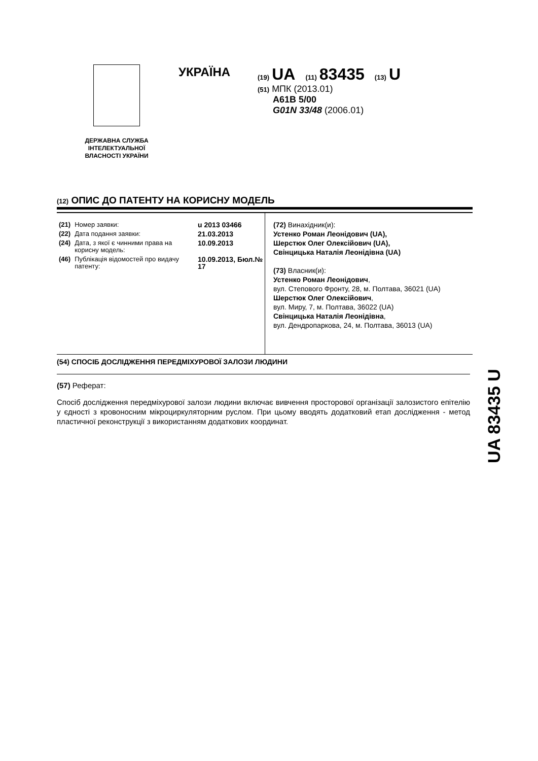ДЕРЖАВНА СЛУЖБА ІНТЕЛЕКТУАЛЬНОЇ ВЛАСНОСТІ УКРАЇНИ
УКРАЇНА
(19) UA (11) 83435 (13) U
(51) МПК (2013.01)
A61B 5/00
G01N 33/48 (2006.01)
(12) ОПИС ДО ПАТЕНТУ НА КОРИСНУ МОДЕЛЬ
| (21) | Номер заявки: | u 2013 03466 |
| (22) | Дата подання заявки: | 21.03.2013 |
| (24) | Дата, з якої є чинними права на корисну модель: | 10.09.2013 |
| (46) | Публікація відомостей про видачу патенту: | 10.09.2013, Бюл.№ 17 |
(72) Винахідник(и):
Устенко Роман Леонідович (UA),
Шерстюк Олег Олексійович (UA),
Свінцицька Наталія Леонідівна (UA)
(73) Власник(и):
Устенко Роман Леонідович,
вул. Степового Фронту, 28, м. Полтава, 36021 (UA)
Шерстюк Олег Олексійович,
вул. Миру, 7, м. Полтава, 36022 (UA)
Свінцицька Наталія Леонідівна,
вул. Дендропаркова, 24, м. Полтава, 36013 (UA)
(54) СПОСІБ ДОСЛІДЖЕННЯ ПЕРЕДМІХУРОВОЇ ЗАЛОЗИ ЛЮДИНИ
(57) Реферат:
Спосіб дослідження передміхурової залози людини включає вивчення просторової організації залозистого епітелію у єдності з кровоносним мікроциркуляторним руслом. При цьому вводять додатковий етап дослідження - метод пластичної реконструкції з використанням додаткових координат.
UA 83435 U